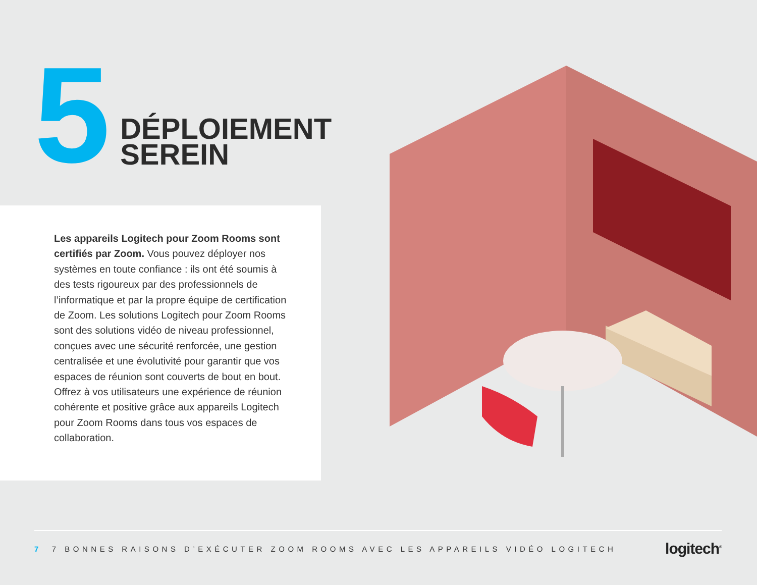5
DÉPLOIEMENT
SEREIN
Les appareils Logitech pour Zoom Rooms sont certifiés par Zoom. Vous pouvez déployer nos systèmes en toute confiance : ils ont été soumis à des tests rigoureux par des professionnels de l’informatique et par la propre équipe de certification de Zoom. Les solutions Logitech pour Zoom Rooms sont des solutions vidéo de niveau professionnel, conçues avec une sécurité renforcée, une gestion centralisée et une évolutivité pour garantir que vos espaces de réunion sont couverts de bout en bout.
Offrez à vos utilisateurs une expérience de réunion cohérente et positive grâce aux appareils Logitech pour Zoom Rooms dans tous vos espaces de collaboration.
7 7 BONNES RAISONS D’EXÉCUTER ZOOM ROOMS AVEC LES APPAREILS VIDÉO LOGITECH
logitech<sup>®</sup>